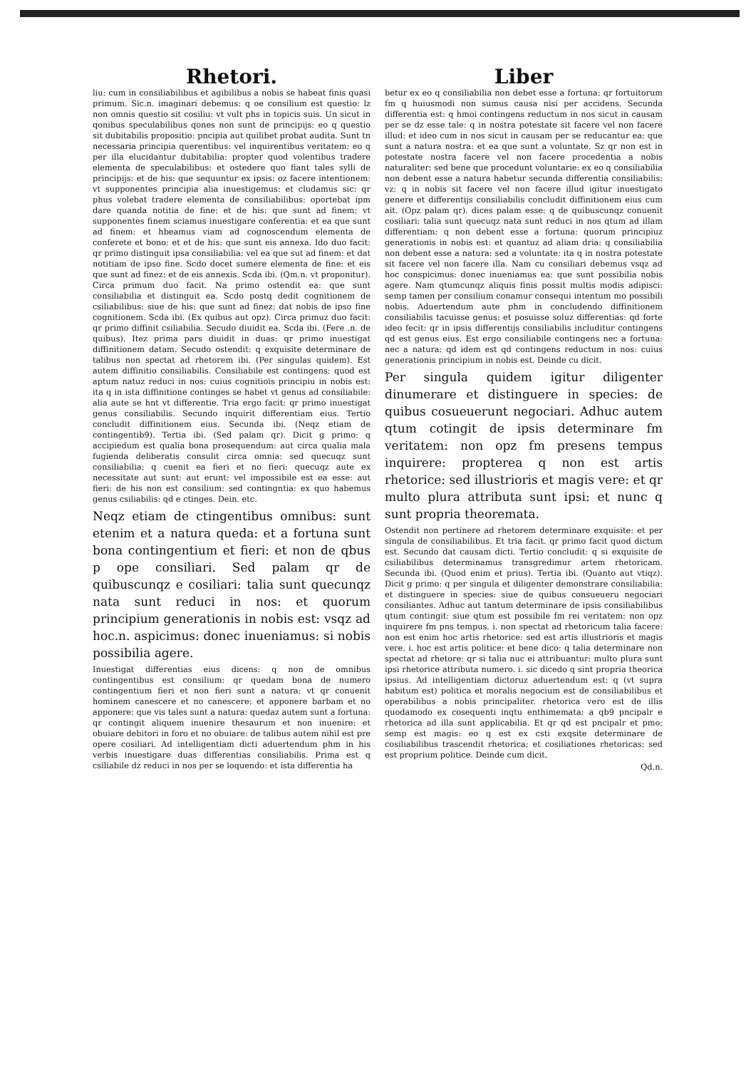Rhetori.
liu: cum in consiliabilibus et agibilibus a nobis se habeat finis quasi primum. Sic.n. imaginari debemus: q oe consilium est questio: lz non omnis questio sit cosiliu: vt vult phs in topicis suis. Un sicut in qonibus speculabilibus qones non sunt de principijs: eo q questio sit dubitabilis propositio: pncipia aut quilibet probat audita. Sunt tn necessaria principia querentibus: vel inquirentibus veritatem: eo q per illa elucidantur dubitabilia: propter quod volentibus tradere elementa de speculabilibus: et ostedere quo fiant tales sylli de principijs: et de his: que sequuntur ex ipsis: oz facere intentionem: vt supponentes principia alia inuestigemus: et cludamus sic: qr phus volebat tradere elementa de consiliabilibus: oportebat ipm dare quanda notitia de fine: et de his: que sunt ad finem: vt supponentes finem sciamus inuestigare conferentia: et ea que sunt ad finem: et hbeamus viam ad cognoscendum elementa de conferete et bono: et et de his: que sunt eis annexa. Ido duo facit: qr primo distinguit ipsa consiliabilia: vel ea que sut ad finem: et dat notitiam de ipso fine. Scdo docet sumere elementa de fine: et eis que sunt ad finez: et de eis annexis. Scda ibi. (Qm.n. vt proponitur). Circa primum duo facit. Na primo ostendit ea: que sunt consiliabilia et distinguit ea. Scdo postq dedit cognitionem de csiliabilibus: siue de his: que sunt ad finez: dat nobis de ipso fine cognitionem. Scda ibi. (Ex quibus aut opz). Circa primuz duo facit: qr primo diffinit csiliabilia. Secudo diuidit ea. Scda ibi. (Fere .n. de quibus). Itez prima pars diuidit in duas: qr primo inuestigat diffinitionem datam. Secudo ostendit: q exquisite determinare de talibus non spectat ad rhetorem ibi. (Per singulas quidem). Est autem diffinitio consiliabilis. Consiliabile est contingens: quod est aptum natuz reduci in nos: cuius cognitiois principiu in nobis est: ita q in ista diffinitione continges se habet vt genus ad consiliabile: alia aute se hnt vt differentie. Tria ergo facit: qr primo inuestigat genus consiliabilis. Secundo inquirit differentiam eius. Tertio concludit diffinitionem eius. Secunda ibi. (Neqz etiam de contingentib9). Tertia ibi. (Sed palam qr). Dicit g primo: q accipiedum est qualia bona prosequendum: aut circa qualia mala fugienda deliberatis consulit circa omnia: sed quecuqz sunt consiliabilia: q cuenit ea fieri et no fieri: quecuqz aute ex necessitate aut sunt: aut erunt: vel impossibile est ea esse: aut fieri: de his non est consilium: sed contingntia: ex quo habemus genus csiliabilis: qd e ctinges. Dein. etc.
Neqz etiam de ctingentibus omnibus: sunt etenim et a natura queda: et a fortuna sunt bona contingentium et fieri: et non de qbus p ope consiliari. Sed palam qr de quibuscunqz e cosiliari: talia sunt quecunqz nata sunt reduci in nos: et quorum principium generationis in nobis est: vsqz ad hoc.n. aspicimus: donec inueniamus: si nobis possibilia agere.
Inuestigat differentias eius dicens: q non de omnibus contingentibus est consilium: qr quedam bona de numero contingentium fieri et non fieri sunt a natura: vt qr conuenit hominem canescere et no canescere: et apponere barbam et no apponere: que vis tales sunt a natura: quedaz autem sunt a fortuna: qr contingit aliquem inuenire thesaurum et non inuenire: et obuiare debitori in foro et no obuiare: de talibus autem nihil est pre opere cosiliari. Ad intelligentiam dicti aduertendum phm in his verbis inuestigare duas differentias consiliabilis. Prima est q csiliabile dz reduci in nos per se loquendo: et ista differentia ha
Liber
betur ex eo q consiliabilia non debet esse a fortuna: qr fortuitorum fm q huiusmodi non sumus causa nisi per accidens. Secunda differentia est: q hmoi contingens reductum in nos sicut in causam per se dz esse tale: q in nostra potestate sit facere vel non facere illud: et ideo cum in nos sicut in causam per se reducantur ea: que sunt a natura nostra: et ea que sunt a voluntate. Sz qr non est in potestate nostra facere vel non facere procedentia a nobis naturaliter: sed bene que procedunt voluntarie: ex eo q consiliabilia non debent esse a natura habetur secunda differentia consiliabilis: vz: q in nobis sit facere vel non facere illud igitur inuestigato genere et differentijs consiliabilis concludit diffinitionem eius cum ait. (Opz palam qr). dices palam esse: q de quibuscunqz conuenit cosiliari: talia sunt quecuqz nata sunt reduci in nos qtum ad illam differentiam: q non debent esse a fortuna: quorum principiuz generationis in nobis est: et quantuz ad aliam dria: q consiliabilia non debent esse a natura: sed a voluntate: ita q in nostra potestate sit facere vel non facere illa. Nam cu consiliari debemus vsqz ad hoc conspicimus: donec inueniamus ea: que sunt possibilia nobis agere. Nam qtumcunqz aliquis finis possit multis modis adipisci: semp tamen per consilium conamur consequi intentum mo possibili nobis. Aduertendum aute phm in concludendo diffinitionem consiliabilis tacuisse genus: et posuisse soluz differentias: qd forte ideo fecit: qr in ipsis differentijs consiliabilis includitur contingens qd est genus eius. Est ergo consiliabile contingens nec a fortuna: nec a natura: qd idem est qd contingens reductum in nos: cuius generationis principium in nobis est. Deinde cu dicit.
Per singula quidem igitur diligenter dinumerare et distinguere in species: de quibus cosueuerunt negociari. Adhuc autem qtum cotingit de ipsis determinare fm veritatem: non opz fm presens tempus inquirere: propterea q non est artis rhetorice: sed illustrioris et magis vere: et qr multo plura attributa sunt ipsi: et nunc q sunt propria theoremata.
Ostendit non pertinere ad rhetorem determinare exquisite: et per singula de consiliabilibus. Et tria facit. qr primo facit quod dictum est. Secundo dat causam dicti. Tertio concludit: q si exquisite de csiliabilibus determinamus transgredimur artem rhetoricam. Secunda ibi. (Quod enim et prius). Tertia ibi. (Quanto aut vtiqz). Dicit g primo: q per singula et diligenter demonstrare consiliabilia: et distinguere in species: siue de quibus consueueru negociari consiliantes. Adhuc aut tantum determinare de ipsis consiliabilibus qtum contingit: siue qtum est possibile fm rei veritatem: non opz inquirere fm pns tempus. i. non spectat ad rhetoricum talia facere: non est enim hoc artis rhetorice: sed est artis illustrioris et magis vere. i. hoc est artis politice: et bene dico: q talia determinare non spectat ad rhetore: qr si talia nuc ei attribuantur: multo plura sunt ipsi rhetorice attributa numero. i. sic dicedo q sint propria theorica ipsius. Ad intelligentiam dictoruz aduertendum est: q (vt supra habitum est) politica et moralis negocium est de consiliabilibus et operabilibus a nobis principaliter. rhetorica vero est de illis quodamodo ex cosequenti inqtu enthimemata: a qb9 pncipalr e rhetorica ad illa sunt applicabilia. Et qr qd est pncipalr et pmo: semp est magis: eo q est ex csti exqsite determinare de cosiliabilibus trascendit rhetorica: et cosiliationes rhetoricas: sed est proprium politice. Deinde cum dicit.
Qd.n.